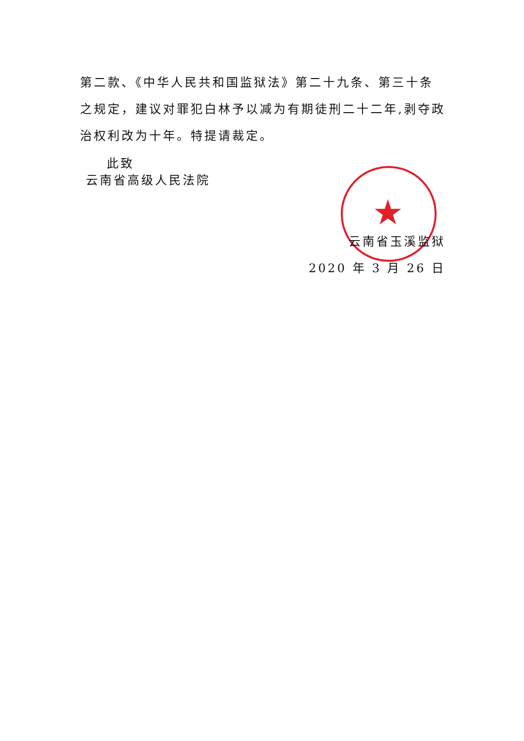★
第二款、《中华人民共和国监狱法》第二十九条、第三十条之规定，建议对罪犯白林予以减为有期徒刑二十二年,剥夺政治权利改为十年。特提请裁定。
此致
云南省高级人民法院
云南省玉溪监狱
2020 年 3 月 26 日